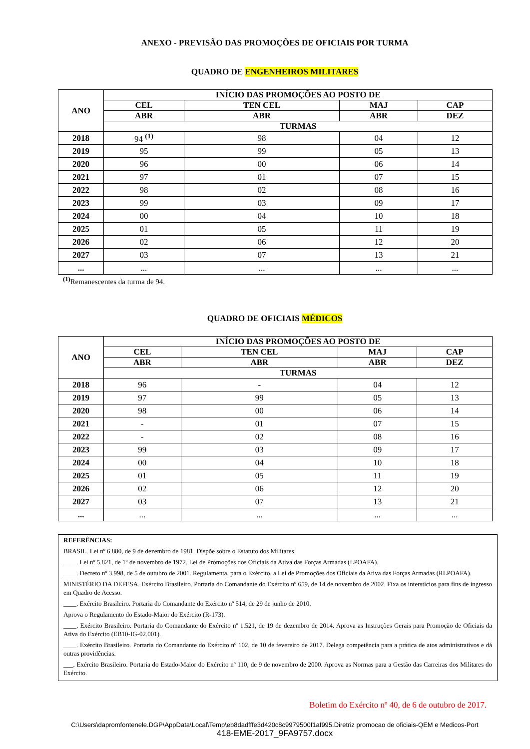ANEXO - PREVISÃO DAS PROMOÇÕES DE OFICIAIS POR TURMA
QUADRO DE ENGENHEIROS MILITARES
| ANO | INÍCIO DAS PROMOÇÕES AO POSTO DE | | | |
| --- | --- | --- | --- | --- |
| | CEL | TEN CEL | MAJ | CAP |
| | ABR | ABR | ABR | DEZ |
| | TURMAS | | | |
| 2018 | 94 <sup>(1)</sup> | 98 | 04 | 12 |
| 2019 | 95 | 99 | 05 | 13 |
| 2020 | 96 | 00 | 06 | 14 |
| 2021 | 97 | 01 | 07 | 15 |
| 2022 | 98 | 02 | 08 | 16 |
| 2023 | 99 | 03 | 09 | 17 |
| 2024 | 00 | 04 | 10 | 18 |
| 2025 | 01 | 05 | 11 | 19 |
| 2026 | 02 | 06 | 12 | 20 |
| 2027 | 03 | 07 | 13 | 21 |
| ... | ... | ... | ... | ... |
<sup>(1)</sup> Remanescentes da turma de 94.
QUADRO DE OFICIAIS MÉDICOS
| ANO | INÍCIO DAS PROMOÇÕES AO POSTO DE | | | |
| --- | --- | --- | --- | --- |
| | CEL | TEN CEL | MAJ | CAP |
| | ABR | ABR | ABR | DEZ |
| | TURMAS | | | |
| 2018 | 96 | - | 04 | 12 |
| 2019 | 97 | 99 | 05 | 13 |
| 2020 | 98 | 00 | 06 | 14 |
| 2021 | - | 01 | 07 | 15 |
| 2022 | - | 02 | 08 | 16 |
| 2023 | 99 | 03 | 09 | 17 |
| 2024 | 00 | 04 | 10 | 18 |
| 2025 | 01 | 05 | 11 | 19 |
| 2026 | 02 | 06 | 12 | 20 |
| 2027 | 03 | 07 | 13 | 21 |
| ... | ... | ... | ... | ... |
REFERÊNCIAS:
BRASIL. Lei nº 6.880, de 9 de dezembro de 1981. Dispõe sobre o Estatuto dos Militares.
____. Lei nº 5.821, de 1º de novembro de 1972. Lei de Promoções dos Oficiais da Ativa das Forças Armadas (LPOAFA).
____. Decreto nº 3.998, de 5 de outubro de 2001. Regulamenta, para o Exército, a Lei de Promoções dos Oficiais da Ativa das Forças Armadas (RLPOAFA).
MINISTÉRIO DA DEFESA. Exército Brasileiro. Portaria do Comandante do Exército nº 659, de 14 de novembro de 2002. Fixa os interstícios para fins de ingresso em Quadro de Acesso.
____. Exército Brasileiro. Portaria do Comandante do Exército nº 514, de 29 de junho de 2010.
Aprova o Regulamento do Estado-Maior do Exército (R-173).
____. Exército Brasileiro. Portaria do Comandante do Exército nº 1.521, de 19 de dezembro de 2014. Aprova as Instruções Gerais para Promoção de Oficiais da Ativa do Exército (EB10-IG-02.001).
____. Exército Brasileiro. Portaria do Comandante do Exército nº 102, de 10 de fevereiro de 2017. Delega competência para a prática de atos administrativos e dá outras providências.
___. Exército Brasileiro. Portaria do Estado-Maior do Exército nº 110, de 9 de novembro de 2000. Aprova as Normas para a Gestão das Carreiras dos Militares do Exército.
Boletim do Exército nº 40, de 6 de outubro de 2017.
C:\Users\dapromfontenele.DGP\AppData\Local\Temp\eb8dadfffe3d420c8c9979500f1af995.Diretriz promocao de oficiais-QEM e Medicos-Port
418-EME-2017_9FA9757.docx